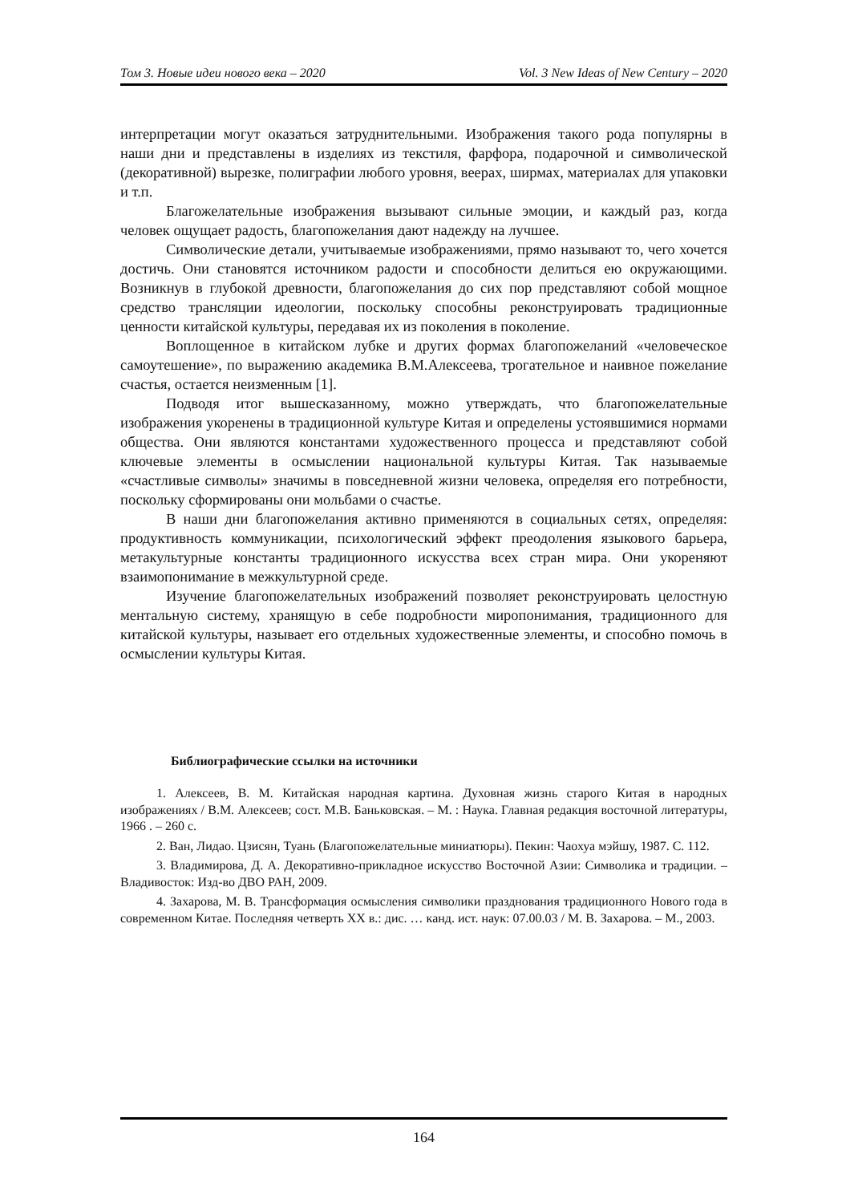Том 3. Новые идеи нового века – 2020 Vol. 3 New Ideas of New Century – 2020
интерпретации могут оказаться затруднительными. Изображения такого рода популярны в наши дни и представлены в изделиях из текстиля, фарфора, подарочной и символической (декоративной) вырезке, полиграфии любого уровня, веерах, ширмах, материалах для упаковки и т.п.
Благожелательные изображения вызывают сильные эмоции, и каждый раз, когда человек ощущает радость, благопожелания дают надежду на лучшее.
Символические детали, учитываемые изображениями, прямо называют то, чего хочется достичь. Они становятся источником радости и способности делиться ею окружающими. Возникнув в глубокой древности, благопожелания до сих пор представляют собой мощное средство трансляции идеологии, поскольку способны реконструировать традиционные ценности китайской культуры, передавая их из поколения в поколение.
Воплощенное в китайском лубке и других формах благопожеланий «человеческое самоутешение», по выражению академика В.М.Алексеева, трогательное и наивное пожелание счастья, остается неизменным [1].
Подводя итог вышесказанному, можно утверждать, что благопожелательные изображения укоренены в традиционной культуре Китая и определены устоявшимися нормами общества. Они являются константами художественного процесса и представляют собой ключевые элементы в осмыслении национальной культуры Китая. Так называемые «счастливые символы» значимы в повседневной жизни человека, определяя его потребности, поскольку сформированы они мольбами о счастье.
В наши дни благопожелания активно применяются в социальных сетях, определяя: продуктивность коммуникации, психологический эффект преодоления языкового барьера, метакультурные константы традиционного искусства всех стран мира. Они укореняют взаимопонимание в межкультурной среде.
Изучение благопожелательных изображений позволяет реконструировать целостную ментальную систему, хранящую в себе подробности миропонимания, традиционного для китайской культуры, называет его отдельных художественные элементы, и способно помочь в осмыслении культуры Китая.
Библиографические ссылки на источники
1. Алексеев, В. М. Китайская народная картина. Духовная жизнь старого Китая в народных изображениях / В.М. Алексеев; сост. М.В. Баньковская. – М. : Наука. Главная редакция восточной литературы, 1966 . – 260 с.
2. Ван, Лидао. Цзисян, Туань (Благопожелательные миниатюры). Пекин: Чаохуа мэйшу, 1987. С. 112.
3. Владимирова, Д. А. Декоративно-прикладное искусство Восточной Азии: Символика и традиции. – Владивосток: Изд-во ДВО РАН, 2009.
4. Захарова, М. В. Трансформация осмысления символики празднования традиционного Нового года в современном Китае. Последняя четверть XX в.: дис. … канд. ист. наук: 07.00.03 / М. В. Захарова. – М., 2003.
164